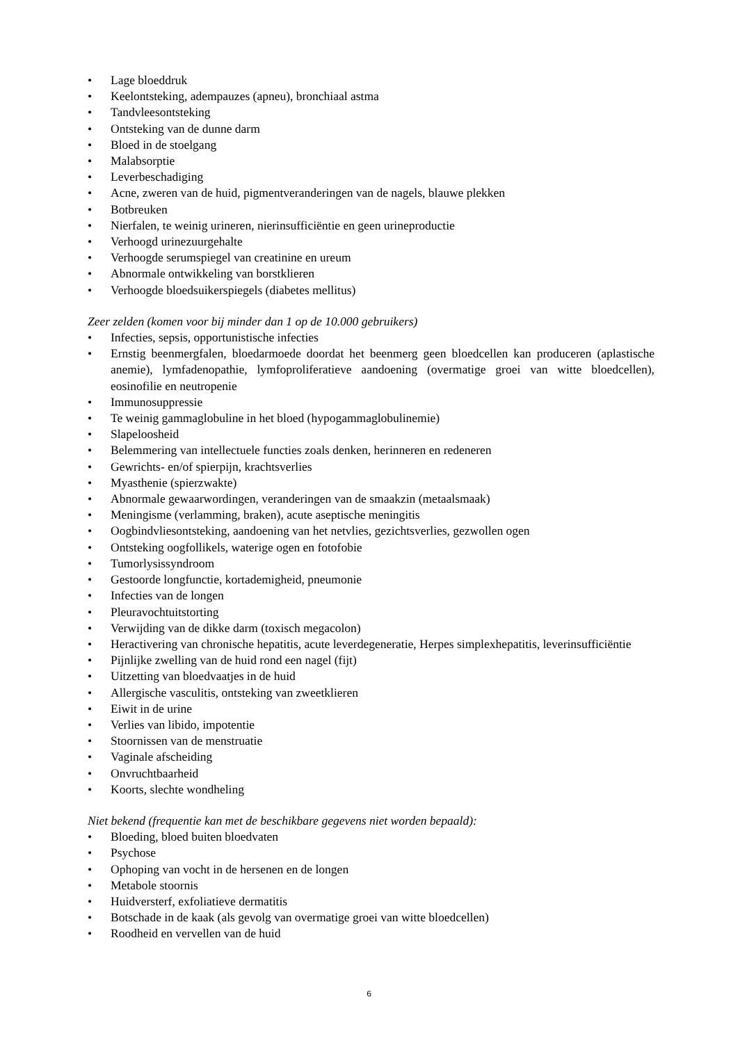• Lage bloeddruk
• Keelontsteking, adempauzes (apneu), bronchiaal astma
• Tandvleesontsteking
• Ontsteking van de dunne darm
• Bloed in de stoelgang
• Malabsorptie
• Leverbeschadiging
• Acne, zweren van de huid, pigmentveranderingen van de nagels, blauwe plekken
• Botbreuken
• Nierfalen, te weinig urineren, nierinsufficiëntie en geen urineproductie
• Verhoogd urinezuurgehalte
• Verhoogde serumspiegel van creatinine en ureum
• Abnormale ontwikkeling van borstklieren
• Verhoogde bloedsuikerspiegels (diabetes mellitus)
Zeer zelden (komen voor bij minder dan 1 op de 10.000 gebruikers)
• Infecties, sepsis, opportunistische infecties
• Ernstig beenmergfalen, bloedarmoede doordat het beenmerg geen bloedcellen kan produceren (aplastische anemie), lymfadenopathie, lymfoproliferatieve aandoening (overmatige groei van witte bloedcellen), eosinofilie en neutropenie
• Immunosuppressie
• Te weinig gammaglobuline in het bloed (hypogammaglobulinemie)
• Slapeloosheid
• Belemmering van intellectuele functies zoals denken, herinneren en redeneren
• Gewrichts- en/of spierpijn, krachtsverlies
• Myasthenie (spierzwakte)
• Abnormale gewaarwordingen, veranderingen van de smaakzin (metaalsmaak)
• Meningisme (verlamming, braken), acute aseptische meningitis
• Oogbindvliesontsteking, aandoening van het netvlies, gezichtsverlies, gezwollen ogen
• Ontsteking oogfollikels, waterige ogen en fotofobie
• Tumorlysissyndroom
• Gestoorde longfunctie, kortademigheid, pneumonie
• Infecties van de longen
• Pleuravochtuitstorting
• Verwijding van de dikke darm (toxisch megacolon)
• Heractivering van chronische hepatitis, acute leverdegeneratie, Herpes simplexhepatitis, leverinsufficiëntie
• Pijnlijke zwelling van de huid rond een nagel (fijt)
• Uitzetting van bloedvaatjes in de huid
• Allergische vasculitis, ontsteking van zweetklieren
• Eiwit in de urine
• Verlies van libido, impotentie
• Stoornissen van de menstruatie
• Vaginale afscheiding
• Onvruchtbaarheid
• Koorts, slechte wondheling
Niet bekend (frequentie kan met de beschikbare gegevens niet worden bepaald):
• Bloeding, bloed buiten bloedvaten
• Psychose
• Ophoping van vocht in de hersenen en de longen
• Metabole stoornis
• Huidversterf, exfoliatieve dermatitis
• Botschade in de kaak (als gevolg van overmatige groei van witte bloedcellen)
• Roodheid en vervellen van de huid
6